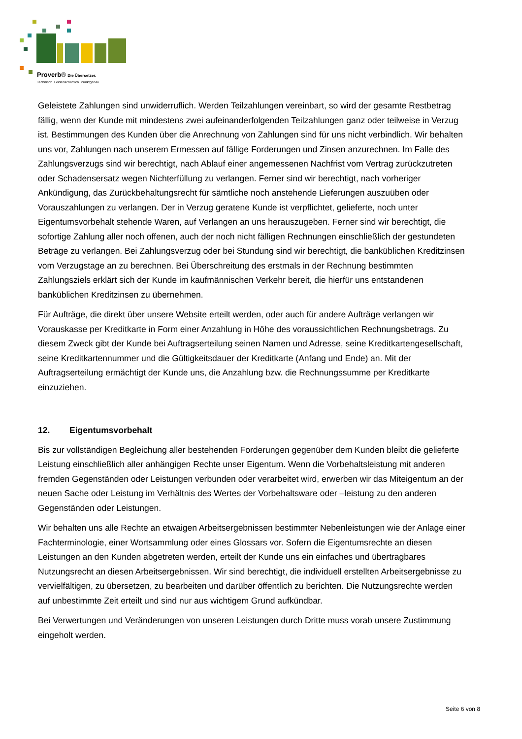Proverb® Die Übersetzer.
Technisch. Leidenschaftlich. Punktgenau.
Geleistete Zahlungen sind unwiderruflich. Werden Teilzahlungen vereinbart, so wird der gesamte Restbetrag fällig, wenn der Kunde mit mindestens zwei aufeinanderfolgenden Teilzahlungen ganz oder teilweise in Verzug ist. Bestimmungen des Kunden über die Anrechnung von Zahlungen sind für uns nicht verbindlich. Wir behalten uns vor, Zahlungen nach unserem Ermessen auf fällige Forderungen und Zinsen anzurechnen. Im Falle des Zahlungsverzugs sind wir berechtigt, nach Ablauf einer angemessenen Nachfrist vom Vertrag zurückzutreten oder Schadensersatz wegen Nichterfüllung zu verlangen. Ferner sind wir berechtigt, nach vorheriger Ankündigung, das Zurückbehaltungsrecht für sämtliche noch anstehende Lieferungen auszuüben oder Vorauszahlungen zu verlangen. Der in Verzug geratene Kunde ist verpflichtet, gelieferte, noch unter Eigentumsvorbehalt stehende Waren, auf Verlangen an uns herauszugeben. Ferner sind wir berechtigt, die sofortige Zahlung aller noch offenen, auch der noch nicht fälligen Rechnungen einschließlich der gestundeten Beträge zu verlangen. Bei Zahlungsverzug oder bei Stundung sind wir berechtigt, die banküblichen Kreditzinsen vom Verzugstage an zu berechnen. Bei Überschreitung des erstmals in der Rechnung bestimmten Zahlungsziels erklärt sich der Kunde im kaufmännischen Verkehr bereit, die hierfür uns entstandenen banküblichen Kreditzinsen zu übernehmen.
Für Aufträge, die direkt über unsere Website erteilt werden, oder auch für andere Aufträge verlangen wir Vorauskasse per Kreditkarte in Form einer Anzahlung in Höhe des voraussichtlichen Rechnungsbetrags. Zu diesem Zweck gibt der Kunde bei Auftragserteilung seinen Namen und Adresse, seine Kreditkartengesellschaft, seine Kreditkartennummer und die Gültigkeitsdauer der Kreditkarte (Anfang und Ende) an. Mit der Auftragserteilung ermächtigt der Kunde uns, die Anzahlung bzw. die Rechnungssumme per Kreditkarte einzuziehen.
12. Eigentumsvorbehalt
Bis zur vollständigen Begleichung aller bestehenden Forderungen gegenüber dem Kunden bleibt die gelieferte Leistung einschließlich aller anhängigen Rechte unser Eigentum. Wenn die Vorbehaltsleistung mit anderen fremden Gegenständen oder Leistungen verbunden oder verarbeitet wird, erwerben wir das Miteigentum an der neuen Sache oder Leistung im Verhältnis des Wertes der Vorbehaltsware oder –leistung zu den anderen Gegenständen oder Leistungen.
Wir behalten uns alle Rechte an etwaigen Arbeitsergebnissen bestimmter Nebenleistungen wie der Anlage einer Fachterminologie, einer Wortsammlung oder eines Glossars vor. Sofern die Eigentumsrechte an diesen Leistungen an den Kunden abgetreten werden, erteilt der Kunde uns ein einfaches und übertragbares Nutzungsrecht an diesen Arbeitsergebnissen. Wir sind berechtigt, die individuell erstellten Arbeitsergebnisse zu vervielfältigen, zu übersetzen, zu bearbeiten und darüber öffentlich zu berichten. Die Nutzungsrechte werden auf unbestimmte Zeit erteilt und sind nur aus wichtigem Grund aufkündbar.
Bei Verwertungen und Veränderungen von unseren Leistungen durch Dritte muss vorab unsere Zustimmung eingeholt werden.
Seite 6 von 8